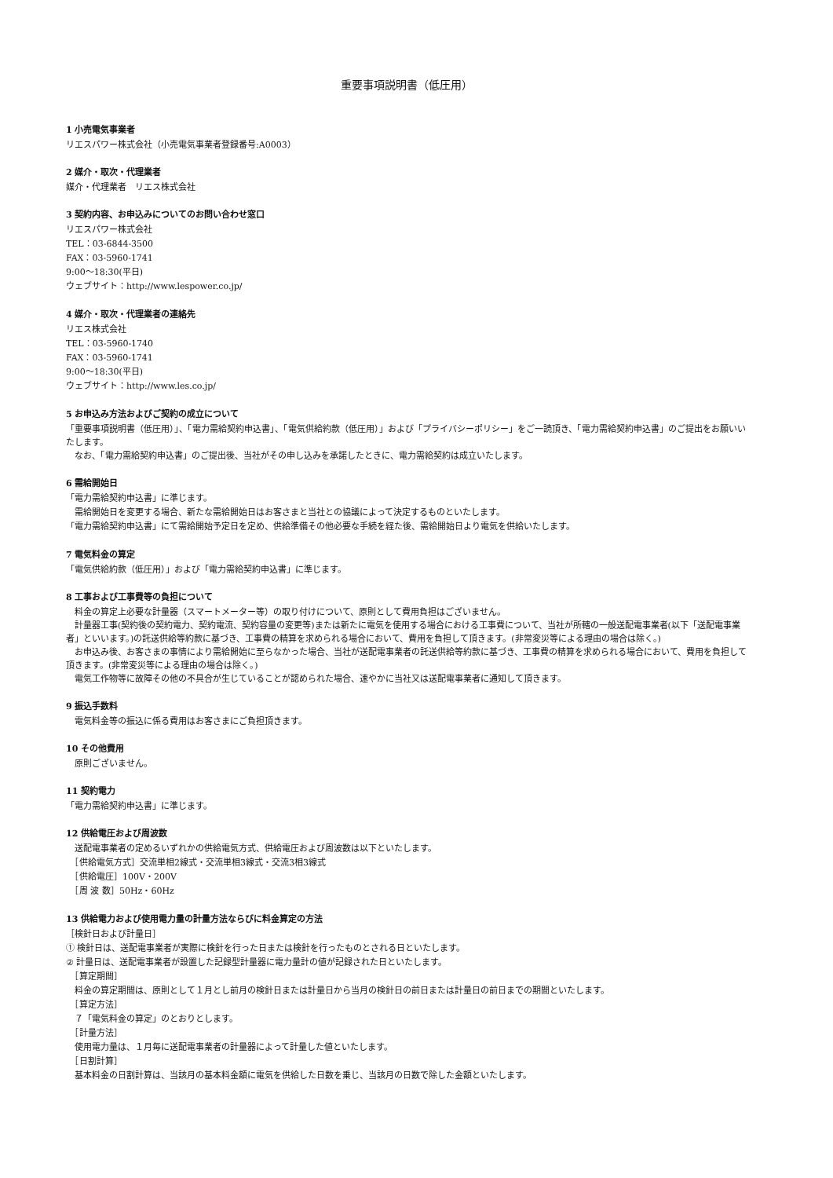重要事項説明書（低圧用）
1 小売電気事業者
リエスパワー株式会社（小売電気事業者登録番号:A0003）
2 媒介・取次・代理業者
媒介・代理業者　リエス株式会社
3 契約内容、お申込みについてのお問い合わせ窓口
リエスパワー株式会社
TEL：03-6844-3500
FAX：03-5960-1741
9:00～18:30(平日)
ウェブサイト：http://www.lespower.co.jp/
4 媒介・取次・代理業者の連絡先
リエス株式会社
TEL：03-5960-1740
FAX：03-5960-1741
9:00～18:30(平日)
ウェブサイト：http://www.les.co.jp/
5 お申込み方法およびご契約の成立について
「重要事項説明書（低圧用）」、「電力需給契約申込書」、「電気供給約款（低圧用）」および「プライバシーポリシー」をご一読頂き、「電力需給契約申込書」のご提出をお願いいたします。
　なお、「電力需給契約申込書」のご提出後、当社がその申し込みを承諾したときに、電力需給契約は成立いたします。
6 需給開始日
「電力需給契約申込書」に準じます。
　需給開始日を変更する場合、新たな需給開始日はお客さまと当社との協議によって決定するものといたします。
「電力需給契約申込書」にて需給開始予定日を定め、供給準備その他必要な手続を経た後、需給開始日より電気を供給いたします。
7 電気料金の算定
「電気供給約款（低圧用）」および「電力需給契約申込書」に準じます。
8 工事および工事費等の負担について
　料金の算定上必要な計量器（スマートメーター等）の取り付けについて、原則として費用負担はございません。
　計量器工事(契約後の契約電力、契約電流、契約容量の変更等)または新たに電気を使用する場合における工事費について、当社が所轄の一般送配電事業者(以下「送配電事業者」といいます。)の託送供給等約款に基づき、工事費の精算を求められる場合において、費用を負担して頂きます。(非常変災等による理由の場合は除く。)
　お申込み後、お客さまの事情により需給開始に至らなかった場合、当社が送配電事業者の託送供給等約款に基づき、工事費の精算を求められる場合において、費用を負担して頂きます。(非常変災等による理由の場合は除く。)
　電気工作物等に故障その他の不具合が生じていることが認められた場合、速やかに当社又は送配電事業者に通知して頂きます。
9 振込手数料
　電気料金等の振込に係る費用はお客さまにご負担頂きます。
10 その他費用
　原則ございません。
11 契約電力
「電力需給契約申込書」に準じます。
12 供給電圧および周波数
　送配電事業者の定めるいずれかの供給電気方式、供給電圧および周波数は以下といたします。
　［供給電気方式］交流単相2線式・交流単相3線式・交流3相3線式
　［供給電圧］100V・200V
　［周 波 数］50Hz・60Hz
13 供給電力および使用電力量の計量方法ならびに料金算定の方法
［検針日および計量日］
① 検針日は、送配電事業者が実際に検針を行った日または検針を行ったものとされる日といたします。
② 計量日は、送配電事業者が設置した記録型計量器に電力量計の値が記録された日といたします。
　［算定期間］
　料金の算定期間は、原則として１月とし前月の検針日または計量日から当月の検針日の前日または計量日の前日までの期間といたします。
　［算定方法］
　７「電気料金の算定」のとおりとします。
　［計量方法］
　使用電力量は、１月毎に送配電事業者の計量器によって計量した値といたします。
　［日割計算］
　基本料金の日割計算は、当該月の基本料金額に電気を供給した日数を乗じ、当該月の日数で除した金額といたします。